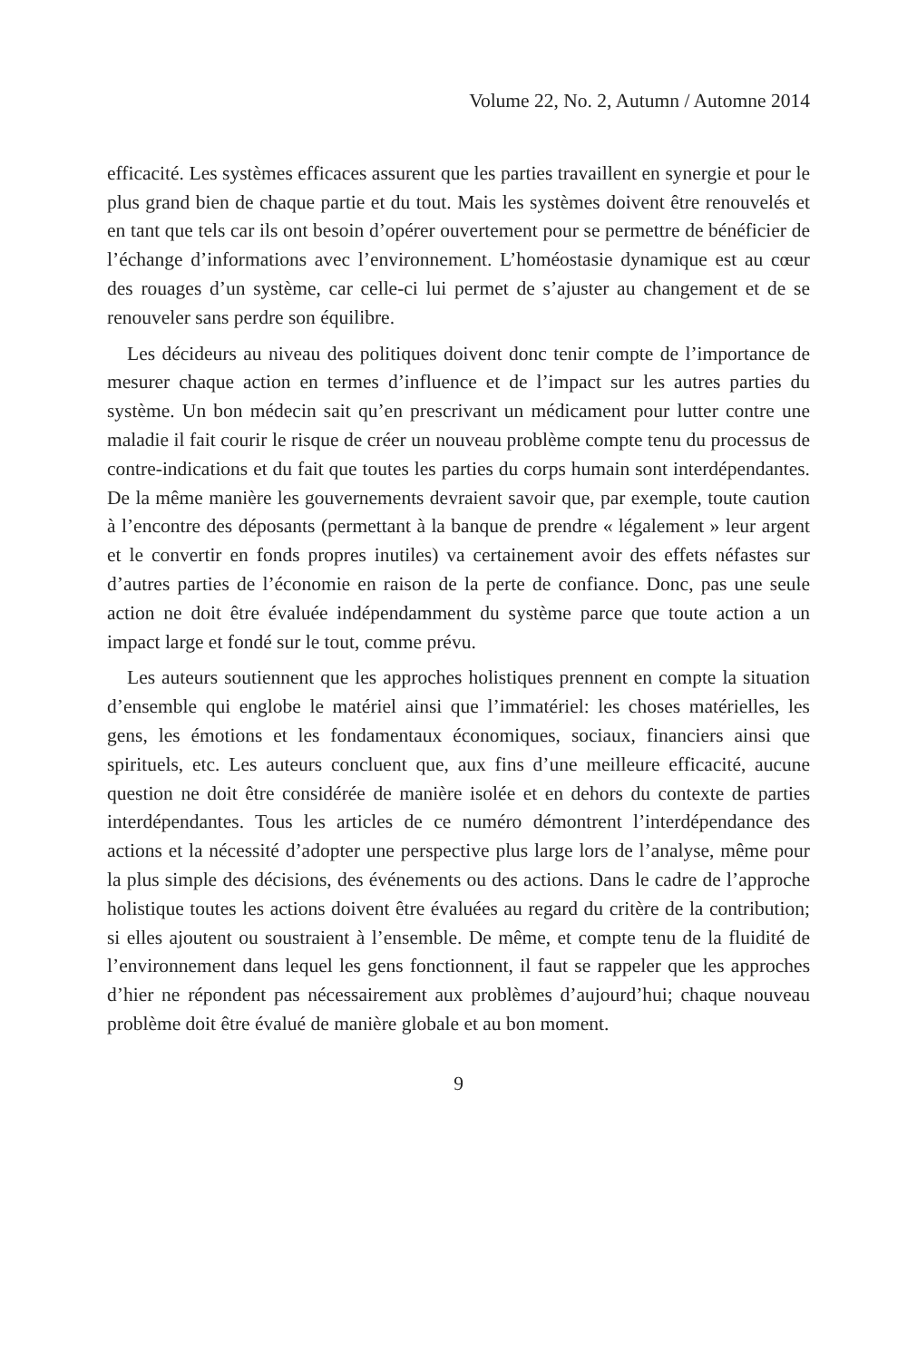Volume 22, No. 2, Autumn / Automne 2014
efficacité. Les systèmes efficaces assurent que les parties travaillent en synergie et pour le plus grand bien de chaque partie et du tout. Mais les systèmes doivent être renouvelés et en tant que tels car ils ont besoin d’opérer ouvertement pour se permettre de bénéficier de l’échange d’informations avec l’environnement. L’homéostasie dynamique est au cœur des rouages d’un système, car celle-ci lui permet de s’ajuster au changement et de se renouveler sans perdre son équilibre.
Les décideurs au niveau des politiques doivent donc tenir compte de l’importance de mesurer chaque action en termes d’influence et de l’impact sur les autres parties du système. Un bon médecin sait qu’en prescrivant un médicament pour lutter contre une maladie il fait courir le risque de créer un nouveau problème compte tenu du processus de contre-indications et du fait que toutes les parties du corps humain sont interdépendantes. De la même manière les gouvernements devraient savoir que, par exemple, toute caution à l’encontre des déposants (permettant à la banque de prendre « légalement » leur argent et le convertir en fonds propres inutiles) va certainement avoir des effets néfastes sur d’autres parties de l’économie en raison de la perte de confiance. Donc, pas une seule action ne doit être évaluée indépendamment du système parce que toute action a un impact large et fondé sur le tout, comme prévu.
Les auteurs soutiennent que les approches holistiques prennent en compte la situation d’ensemble qui englobe le matériel ainsi que l’immatériel: les choses matérielles, les gens, les émotions et les fondamentaux économiques, sociaux, financiers ainsi que spirituels, etc. Les auteurs concluent que, aux fins d’une meilleure efficacité, aucune question ne doit être considérée de manière isolée et en dehors du contexte de parties interdépendantes. Tous les articles de ce numéro démontrent l’interdépendance des actions et la nécessité d’adopter une perspective plus large lors de l’analyse, même pour la plus simple des décisions, des événements ou des actions. Dans le cadre de l’approche holistique toutes les actions doivent être évaluées au regard du critère de la contribution; si elles ajoutent ou soustraient à l’ensemble. De même, et compte tenu de la fluidité de l’environnement dans lequel les gens fonctionnent, il faut se rappeler que les approches d’hier ne répondent pas nécessairement aux problèmes d’aujourd’hui; chaque nouveau problème doit être évalué de manière globale et au bon moment.
9